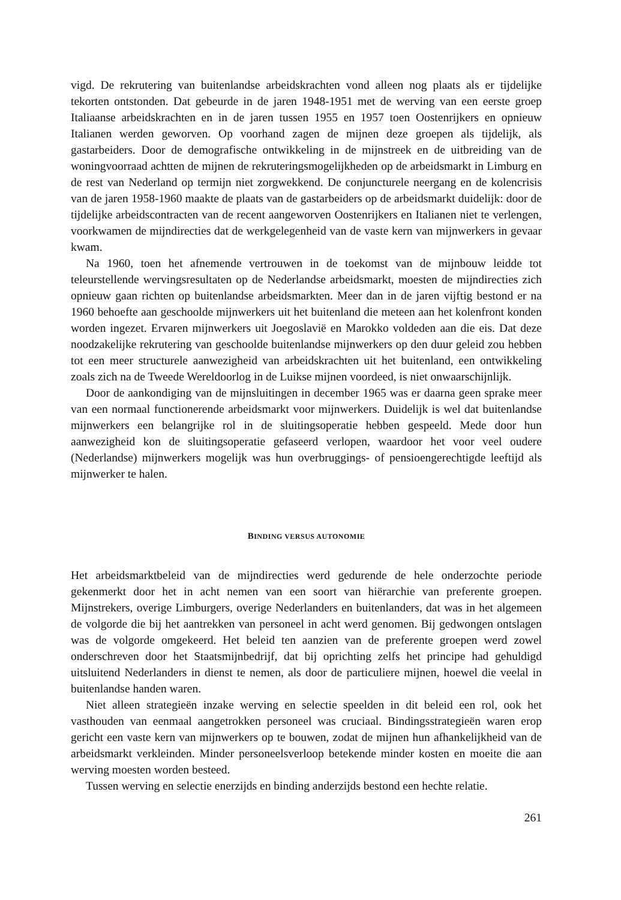vigd. De rekrutering van buitenlandse arbeidskrachten vond alleen nog plaats als er tijdelijke tekorten ontstonden. Dat gebeurde in de jaren 1948-1951 met de werving van een eerste groep Italiaanse arbeidskrachten en in de jaren tussen 1955 en 1957 toen Oostenrijkers en opnieuw Italianen werden geworven. Op voorhand zagen de mijnen deze groepen als tijdelijk, als gastarbeiders. Door de demografische ontwikkeling in de mijnstreek en de uitbreiding van de woningvoorraad achtten de mijnen de rekruteringsmogelijkheden op de arbeidsmarkt in Limburg en de rest van Nederland op termijn niet zorgwekkend. De conjuncturele neergang en de kolencrisis van de jaren 1958-1960 maakte de plaats van de gastarbeiders op de arbeidsmarkt duidelijk: door de tijdelijke arbeidscontracten van de recent aangeworven Oostenrijkers en Italianen niet te verlengen, voorkwamen de mijndirecties dat de werkgelegenheid van de vaste kern van mijnwerkers in gevaar kwam.
Na 1960, toen het afnemende vertrouwen in de toekomst van de mijnbouw leidde tot teleurstellende wervingsresultaten op de Nederlandse arbeidsmarkt, moesten de mijndirecties zich opnieuw gaan richten op buitenlandse arbeidsmarkten. Meer dan in de jaren vijftig bestond er na 1960 behoefte aan geschoolde mijnwerkers uit het buitenland die meteen aan het kolenfront konden worden ingezet. Ervaren mijnwerkers uit Joegoslavië en Marokko voldeden aan die eis. Dat deze noodzakelijke rekrutering van geschoolde buitenlandse mijnwerkers op den duur geleid zou hebben tot een meer structurele aanwezigheid van arbeidskrachten uit het buitenland, een ontwikkeling zoals zich na de Tweede Wereldoorlog in de Luikse mijnen voordeed, is niet onwaarschijnlijk.
Door de aankondiging van de mijnsluitingen in december 1965 was er daarna geen sprake meer van een normaal functionerende arbeidsmarkt voor mijnwerkers. Duidelijk is wel dat buitenlandse mijnwerkers een belangrijke rol in de sluitingsoperatie hebben gespeeld. Mede door hun aanwezigheid kon de sluitingsoperatie gefaseerd verlopen, waardoor het voor veel oudere (Nederlandse) mijnwerkers mogelijk was hun overbruggings- of pensioengerechtigde leeftijd als mijnwerker te halen.
BINDING VERSUS AUTONOMIE
Het arbeidsmarktbeleid van de mijndirecties werd gedurende de hele onderzochte periode gekenmerkt door het in acht nemen van een soort van hiërarchie van preferente groepen. Mijnstrekers, overige Limburgers, overige Nederlanders en buitenlanders, dat was in het algemeen de volgorde die bij het aantrekken van personeel in acht werd genomen. Bij gedwongen ontslagen was de volgorde omgekeerd. Het beleid ten aanzien van de preferente groepen werd zowel onderschreven door het Staatsmijnbedrijf, dat bij oprichting zelfs het principe had gehuldigd uitsluitend Nederlanders in dienst te nemen, als door de particuliere mijnen, hoewel die veelal in buitenlandse handen waren.
Niet alleen strategieën inzake werving en selectie speelden in dit beleid een rol, ook het vasthouden van eenmaal aangetrokken personeel was cruciaal. Bindingsstrategieën waren erop gericht een vaste kern van mijnwerkers op te bouwen, zodat de mijnen hun afhankelijkheid van de arbeidsmarkt verkleinden. Minder personeelsverloop betekende minder kosten en moeite die aan werving moesten worden besteed.
Tussen werving en selectie enerzijds en binding anderzijds bestond een hechte relatie.
261